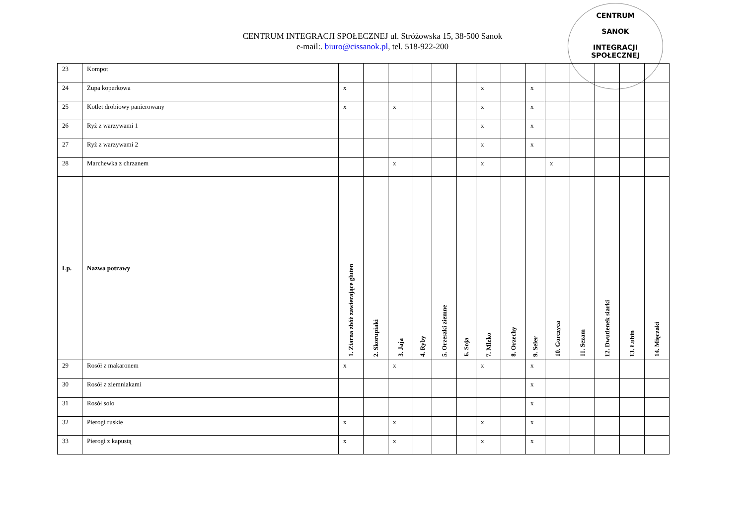CENTRUM INTEGRACJI SPOŁECZNEJ ul. Stróżowska 15, 38-500 Sanok
e-mail:. biuro@cissanok.pl, tel. 518-922-200
CENTRUM
SANOK
INTEGRACJI SPOŁECZNEJ
| 23 | Kompot | | | | | | | | | | | | | | |
| 24 | Zupa koperkowa | x | | | | | | x | | x | | | | | |
| 25 | Kotlet drobiowy panierowany | x | | x | | | | x | | x | | | | | |
| 26 | Ryż z warzywami 1 | | | | | | | x | | x | | | | | |
| 27 | Ryż z warzywami 2 | | | | | | | x | | x | | | | | |
| 28 | Marchewka z chrzanem | | | x | | | | x | | | x | | | | |
| Lp. | Nazwa potrawy | 1. Ziarna zbóż zawierające gluten | 2. Skorupiaki | 3. Jaja | 4. Ryby | 5. Orzeszki ziemne | 6. Soja | 7. Mleko | 8. Orzechy | 9. Seler | 10. Gorczyca | 11. Sezam | 12. Dwutlenek siarki | 13. Łubin | 14. Mięczaki |
| 29 | Rosół z makaronem | x | | x | | | | x | | x | | | | | |
| 30 | Rosół z ziemniakami | | | | | | | | | x | | | | | |
| 31 | Rosół solo | | | | | | | | | x | | | | | |
| 32 | Pierogi ruskie | x | | x | | | | x | | x | | | | | |
| 33 | Pierogi z kapustą | x | | x | | | | x | | x | | | | | |